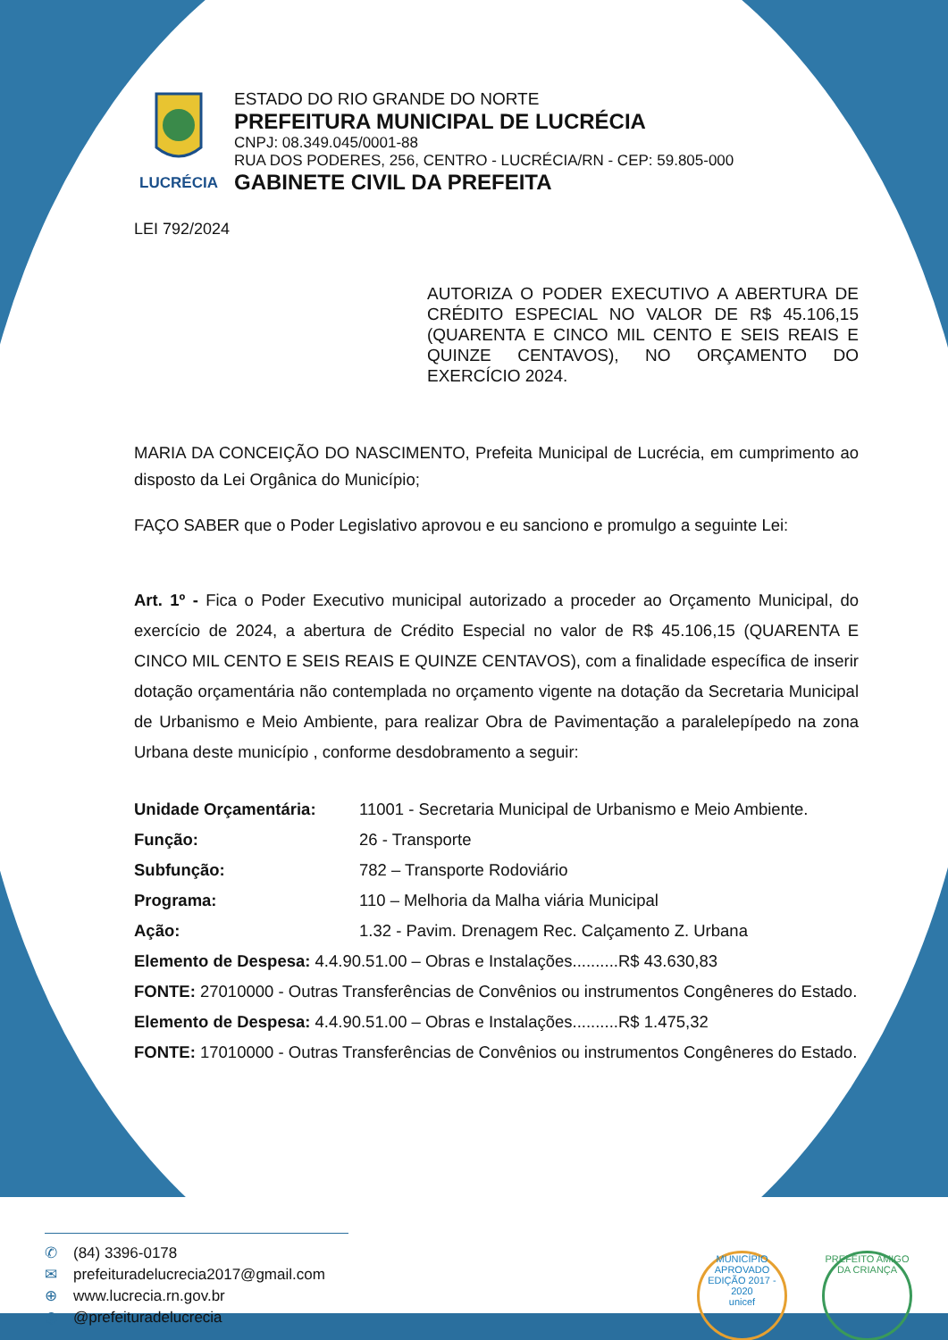LUCRÉCIA
ESTADO DO RIO GRANDE DO NORTE
PREFEITURA MUNICIPAL DE LUCRÉCIA
CNPJ: 08.349.045/0001-88
RUA DOS PODERES, 256, CENTRO - LUCRÉCIA/RN - CEP: 59.805-000
GABINETE CIVIL DA PREFEITA
LEI 792/2024
AUTORIZA O PODER EXECUTIVO A ABERTURA DE CRÉDITO ESPECIAL NO VALOR DE R$ 45.106,15 (QUARENTA E CINCO MIL CENTO E SEIS REAIS E QUINZE CENTAVOS), NO ORÇAMENTO DO EXERCÍCIO 2024.
MARIA DA CONCEIÇÃO DO NASCIMENTO, Prefeita Municipal de Lucrécia, em cumprimento ao disposto da Lei Orgânica do Município;
FAÇO SABER que o Poder Legislativo aprovou e eu sanciono e promulgo a seguinte Lei:
Art. 1º - Fica o Poder Executivo municipal autorizado a proceder ao Orçamento Municipal, do exercício de 2024, a abertura de Crédito Especial no valor de R$ 45.106,15 (QUARENTA E CINCO MIL CENTO E SEIS REAIS E QUINZE CENTAVOS), com a finalidade específica de inserir dotação orçamentária não contemplada no orçamento vigente na dotação da Secretaria Municipal de Urbanismo e Meio Ambiente, para realizar Obra de Pavimentação a paralelepípedo na zona Urbana deste município , conforme desdobramento a seguir:
Unidade Orçamentária: 11001 - Secretaria Municipal de Urbanismo e Meio Ambiente.
Função: 26 - Transporte
Subfunção: 782 – Transporte Rodoviário
Programa: 110 – Melhoria da Malha viária Municipal
Ação: 1.32 - Pavim. Drenagem Rec. Calçamento Z. Urbana
Elemento de Despesa: 4.4.90.51.00 – Obras e Instalações..........R$ 43.630,83
FONTE: 27010000 - Outras Transferências de Convênios ou instrumentos Congêneres do Estado.
Elemento de Despesa: 4.4.90.51.00 – Obras e Instalações..........R$ 1.475,32
FONTE: 17010000 - Outras Transferências de Convênios ou instrumentos Congêneres do Estado.
✆ (84) 3396-0178
✉ prefeituradelucrecia2017@gmail.com
⊕ www.lucrecia.rn.gov.br
◎ @prefeituradelucrecia
MUNICÍPIO APROVADO
EDIÇÃO 2017 - 2020
unicef
PREFEITO AMIGO DA CRIANÇA